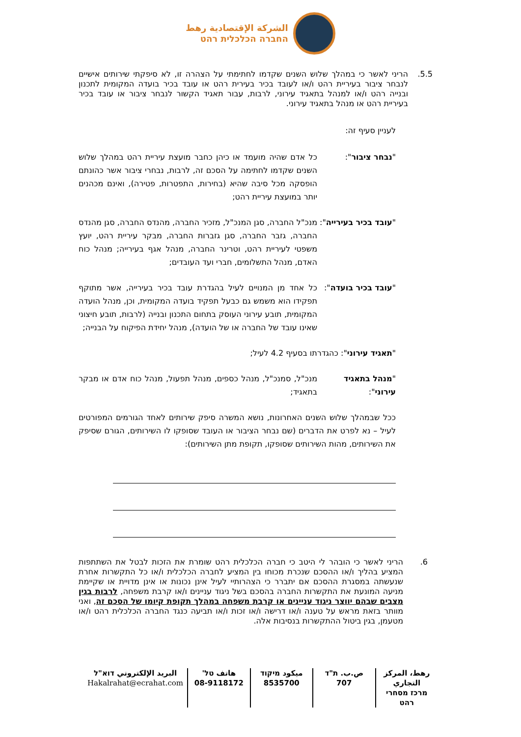الشركة الإقتصادية رهط
החברה הכלכלית רהט
5.5. הריני לאשר כי במהלך שלוש השנים שקדמו לחתימתי על הצהרה זו, לא סיפקתי שירותים אישיים לנבחר ציבור בעיריית רהט ו/או לעובד בכיר בעירית רהט או עובד בכיר בועדה המקומית לתכנון ובנייה רהט ו/או למנהל בתאגיד עירוני, לרבות, עבור תאגיד הקשור לנבחר ציבור או עובד בכיר בעיריית רהט או מנהל בתאגיד עירוני.
לעניין סעיף זה:
"נבחר ציבור": כל אדם שהיה מועמד או כיהן כחבר מועצת עיריית רהט במהלך שלוש השנים שקדמו לחתימה על הסכם זה, לרבות, נבחרי ציבור אשר כהונתם הופסקה מכל סיבה שהיא (בחירות, התפטרות, פטירה), ואינם מכהנים יותר במועצת עיריית רהט;
"עובד בכיר בעירייה":
מנכ"ל החברה, סגן המנכ"ל, מזכיר החברה, מהנדס החברה, סגן מהנדס החברה, גזבר החברה, סגן גזברות החברה, מבקר עיריית רהט, יועץ משפטי לעיריית רהט, וטרינר החברה, מנהל אגף בעירייה; מנהל כוח האדם, מנהל התשלומים, חברי ועד העובדים;
"עובד בכיר בועדה":
כל אחד מן המנויים לעיל בהגדרת עובד בכיר בעירייה, אשר מתוקף תפקידו הוא משמש גם כבעל תפקיד בועדה המקומית, וכן, מנהל הועדה המקומית, תובע עירוני העוסק בתחום התכנון ובנייה (לרבות, תובע חיצוני שאינו עובד של החברה או של הועדה), מנהל יחידת הפיקוח על הבנייה;
"תאגיד עירוני": כהגדרתו בסעיף 4.2 לעיל;
"מנהל בתאגיד עירוני":
מנכ"ל, סמנכ"ל, מנהל כספים, מנהל תפעול, מנהל כוח אדם או מבקר בתאגיד;
ככל שבמהלך שלוש השנים האחרונות, נושא המשרה סיפק שירותים לאחד הגורמים המפורטים לעיל – נא לפרט את הדברים (שם נבחר הציבור או העובד שסופקו לו השירותים, הגורם שסיפק את השירותים, מהות השירותים שסופקו, תקופת מתן השירותים):
6. הריני לאשר כי הובהר לי היטב כי חברה הכלכלית רהט שומרת את הזכות לבטל את השתתפות המציע בהליך ו/או ההסכם שנכרת מכוחו בין המציע לחברה הכלכלית ו/או כל התקשרות אחרת שנעשתה במסגרת ההסכם אם יתברר כי הצהרותיי לעיל אינן נכונות או אינן מדויית או שקיימת מניעה המונעת את התקשרות החברה בהסכם בשל ניגוד עניינים ו/או קרבת משפחה, לרבות בגין מצבים שבהם יווצר ניגוד עניינים או קרבת משפחה במהלך תקופת קיומו של הסכם זה, ואני מוותר בזאת מראש על טענה ו/או דרישה ו/או זכות ו/או תביעה כנגד החברה הכלכלית רהט ו/או מטעמן, בגין ביטול ההתקשרות בנסיבות אלה.
رهط، المركز التجاري
מרכז מסחרי רהט
ص.ب. ת"ד
707
ميكود מיקוד
8535700
هاتف טל'
08-9118172
البريد الإلكتروني דוא"ל
Hakalrahat@ecrahat.com